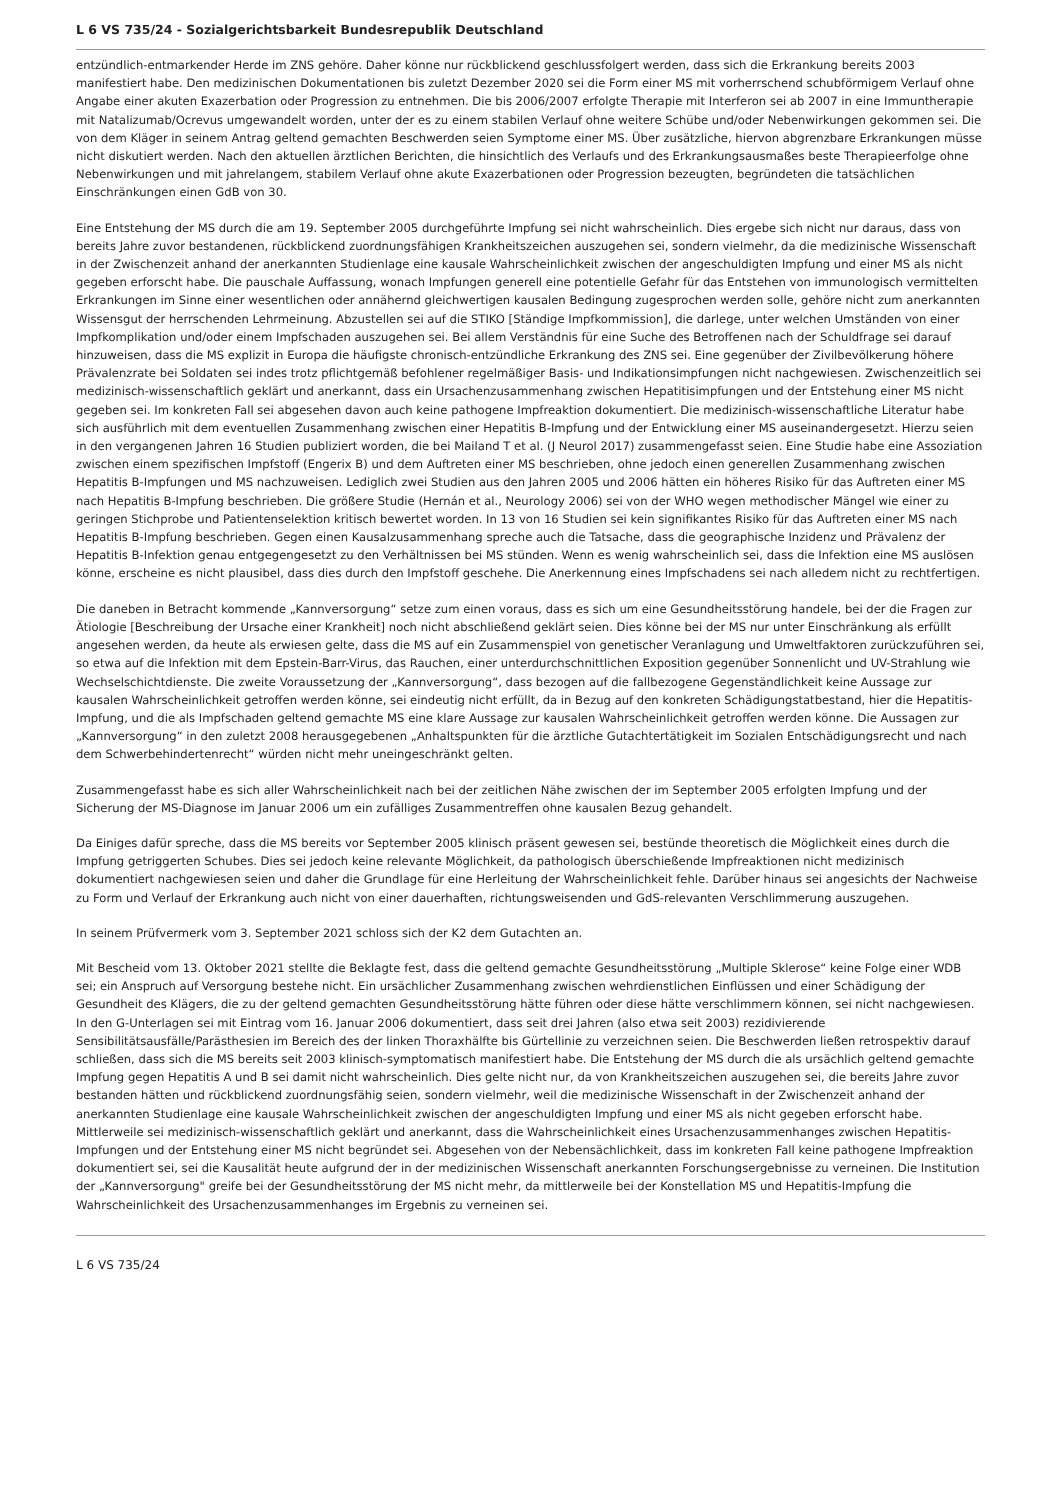L 6 VS 735/24 - Sozialgerichtsbarkeit Bundesrepublik Deutschland
entzündlich-entmarkender Herde im ZNS gehöre. Daher könne nur rückblickend geschlussfolgert werden, dass sich die Erkrankung bereits 2003 manifestiert habe. Den medizinischen Dokumentationen bis zuletzt Dezember 2020 sei die Form einer MS mit vorherrschend schubförmigem Verlauf ohne Angabe einer akuten Exazerbation oder Progression zu entnehmen. Die bis 2006/2007 erfolgte Therapie mit Interferon sei ab 2007 in eine Immuntherapie mit Natalizumab/Ocrevus umgewandelt worden, unter der es zu einem stabilen Verlauf ohne weitere Schübe und/oder Nebenwirkungen gekommen sei. Die von dem Kläger in seinem Antrag geltend gemachten Beschwerden seien Symptome einer MS. Über zusätzliche, hiervon abgrenzbare Erkrankungen müsse nicht diskutiert werden. Nach den aktuellen ärztlichen Berichten, die hinsichtlich des Verlaufs und des Erkrankungsausmaßes beste Therapieerfolge ohne Nebenwirkungen und mit jahrelangem, stabilem Verlauf ohne akute Exazerbationen oder Progression bezeugten, begründeten die tatsächlichen Einschränkungen einen GdB von 30.
Eine Entstehung der MS durch die am 19. September 2005 durchgeführte Impfung sei nicht wahrscheinlich. Dies ergebe sich nicht nur daraus, dass von bereits Jahre zuvor bestandenen, rückblickend zuordnungsfähigen Krankheitszeichen auszugehen sei, sondern vielmehr, da die medizinische Wissenschaft in der Zwischenzeit anhand der anerkannten Studienlage eine kausale Wahrscheinlichkeit zwischen der angeschuldigten Impfung und einer MS als nicht gegeben erforscht habe. Die pauschale Auffassung, wonach Impfungen generell eine potentielle Gefahr für das Entstehen von immunologisch vermittelten Erkrankungen im Sinne einer wesentlichen oder annähernd gleichwertigen kausalen Bedingung zugesprochen werden solle, gehöre nicht zum anerkannten Wissensgut der herrschenden Lehrmeinung. Abzustellen sei auf die STIKO [Ständige Impfkommission], die darlege, unter welchen Umständen von einer Impfkomplikation und/oder einem Impfschaden auszugehen sei. Bei allem Verständnis für eine Suche des Betroffenen nach der Schuldfrage sei darauf hinzuweisen, dass die MS explizit in Europa die häufigste chronisch-entzündliche Erkrankung des ZNS sei. Eine gegenüber der Zivilbevölkerung höhere Prävalenzrate bei Soldaten sei indes trotz pflichtgemäß befohlener regelmäßiger Basis- und Indikationsimpfungen nicht nachgewiesen. Zwischenzeitlich sei medizinisch-wissenschaftlich geklärt und anerkannt, dass ein Ursachenzusammenhang zwischen Hepatitisimpfungen und der Entstehung einer MS nicht gegeben sei. Im konkreten Fall sei abgesehen davon auch keine pathogene Impfreaktion dokumentiert. Die medizinisch-wissenschaftliche Literatur habe sich ausführlich mit dem eventuellen Zusammenhang zwischen einer Hepatitis B-Impfung und der Entwicklung einer MS auseinandergesetzt. Hierzu seien in den vergangenen Jahren 16 Studien publiziert worden, die bei Mailand T et al. (J Neurol 2017) zusammengefasst seien. Eine Studie habe eine Assoziation zwischen einem spezifischen Impfstoff (Engerix B) und dem Auftreten einer MS beschrieben, ohne jedoch einen generellen Zusammenhang zwischen Hepatitis B-Impfungen und MS nachzuweisen. Lediglich zwei Studien aus den Jahren 2005 und 2006 hätten ein höheres Risiko für das Auftreten einer MS nach Hepatitis B-Impfung beschrieben. Die größere Studie (Hernán et al., Neurology 2006) sei von der WHO wegen methodischer Mängel wie einer zu geringen Stichprobe und Patientenselektion kritisch bewertet worden. In 13 von 16 Studien sei kein signifikantes Risiko für das Auftreten einer MS nach Hepatitis B-Impfung beschrieben. Gegen einen Kausalzusammenhang spreche auch die Tatsache, dass die geographische Inzidenz und Prävalenz der Hepatitis B-Infektion genau entgegengesetzt zu den Verhältnissen bei MS stünden. Wenn es wenig wahrscheinlich sei, dass die Infektion eine MS auslösen könne, erscheine es nicht plausibel, dass dies durch den Impfstoff geschehe. Die Anerkennung eines Impfschadens sei nach alledem nicht zu rechtfertigen.
Die daneben in Betracht kommende „Kannversorgung“ setze zum einen voraus, dass es sich um eine Gesundheitsstörung handele, bei der die Fragen zur Ätiologie [Beschreibung der Ursache einer Krankheit] noch nicht abschließend geklärt seien. Dies könne bei der MS nur unter Einschränkung als erfüllt angesehen werden, da heute als erwiesen gelte, dass die MS auf ein Zusammenspiel von genetischer Veranlagung und Umweltfaktoren zurückzuführen sei, so etwa auf die Infektion mit dem Epstein-Barr-Virus, das Rauchen, einer unterdurchschnittlichen Exposition gegenüber Sonnenlicht und UV-Strahlung wie Wechselschichtdienste. Die zweite Voraussetzung der „Kannversorgung“, dass bezogen auf die fallbezogene Gegenständlichkeit keine Aussage zur kausalen Wahrscheinlichkeit getroffen werden könne, sei eindeutig nicht erfüllt, da in Bezug auf den konkreten Schädigungstatbestand, hier die Hepatitis-Impfung, und die als Impfschaden geltend gemachte MS eine klare Aussage zur kausalen Wahrscheinlichkeit getroffen werden könne. Die Aussagen zur „Kannversorgung“ in den zuletzt 2008 herausgegebenen „Anhaltspunkten für die ärztliche Gutachtertätigkeit im Sozialen Entschädigungsrecht und nach dem Schwerbehindertenrecht“ würden nicht mehr uneingeschränkt gelten.
Zusammengefasst habe es sich aller Wahrscheinlichkeit nach bei der zeitlichen Nähe zwischen der im September 2005 erfolgten Impfung und der Sicherung der MS-Diagnose im Januar 2006 um ein zufälliges Zusammentreffen ohne kausalen Bezug gehandelt.
Da Einiges dafür spreche, dass die MS bereits vor September 2005 klinisch präsent gewesen sei, bestünde theoretisch die Möglichkeit eines durch die Impfung getriggerten Schubes. Dies sei jedoch keine relevante Möglichkeit, da pathologisch überschießende Impfreaktionen nicht medizinisch dokumentiert nachgewiesen seien und daher die Grundlage für eine Herleitung der Wahrscheinlichkeit fehle. Darüber hinaus sei angesichts der Nachweise zu Form und Verlauf der Erkrankung auch nicht von einer dauerhaften, richtungsweisenden und GdS-relevanten Verschlimmerung auszugehen.
In seinem Prüfvermerk vom 3. September 2021 schloss sich der K2 dem Gutachten an.
Mit Bescheid vom 13. Oktober 2021 stellte die Beklagte fest, dass die geltend gemachte Gesundheitsstörung „Multiple Sklerose“ keine Folge einer WDB sei; ein Anspruch auf Versorgung bestehe nicht. Ein ursächlicher Zusammenhang zwischen wehrdienstlichen Einflüssen und einer Schädigung der Gesundheit des Klägers, die zu der geltend gemachten Gesundheitsstörung hätte führen oder diese hätte verschlimmern können, sei nicht nachgewiesen. In den G-Unterlagen sei mit Eintrag vom 16. Januar 2006 dokumentiert, dass seit drei Jahren (also etwa seit 2003) rezidivierende Sensibilitätsausfälle/Parästhesien im Bereich des der linken Thoraxhälfte bis Gürtellinie zu verzeichnen seien. Die Beschwerden ließen retrospektiv darauf schließen, dass sich die MS bereits seit 2003 klinisch-symptomatisch manifestiert habe. Die Entstehung der MS durch die als ursächlich geltend gemachte Impfung gegen Hepatitis A und B sei damit nicht wahrscheinlich. Dies gelte nicht nur, da von Krankheitszeichen auszugehen sei, die bereits Jahre zuvor bestanden hätten und rückblickend zuordnungsfähig seien, sondern vielmehr, weil die medizinische Wissenschaft in der Zwischenzeit anhand der anerkannten Studienlage eine kausale Wahrscheinlichkeit zwischen der angeschuldigten Impfung und einer MS als nicht gegeben erforscht habe. Mittlerweile sei medizinisch-wissenschaftlich geklärt und anerkannt, dass die Wahrscheinlichkeit eines Ursachenzusammenhanges zwischen Hepatitis-Impfungen und der Entstehung einer MS nicht begründet sei. Abgesehen von der Nebensächlichkeit, dass im konkreten Fall keine pathogene Impfreaktion dokumentiert sei, sei die Kausalität heute aufgrund der in der medizinischen Wissenschaft anerkannten Forschungsergebnisse zu verneinen. Die Institution der „Kannversorgung" greife bei der Gesundheitsstörung der MS nicht mehr, da mittlerweile bei der Konstellation MS und Hepatitis-Impfung die Wahrscheinlichkeit des Ursachenzusammenhanges im Ergebnis zu verneinen sei.
L 6 VS 735/24